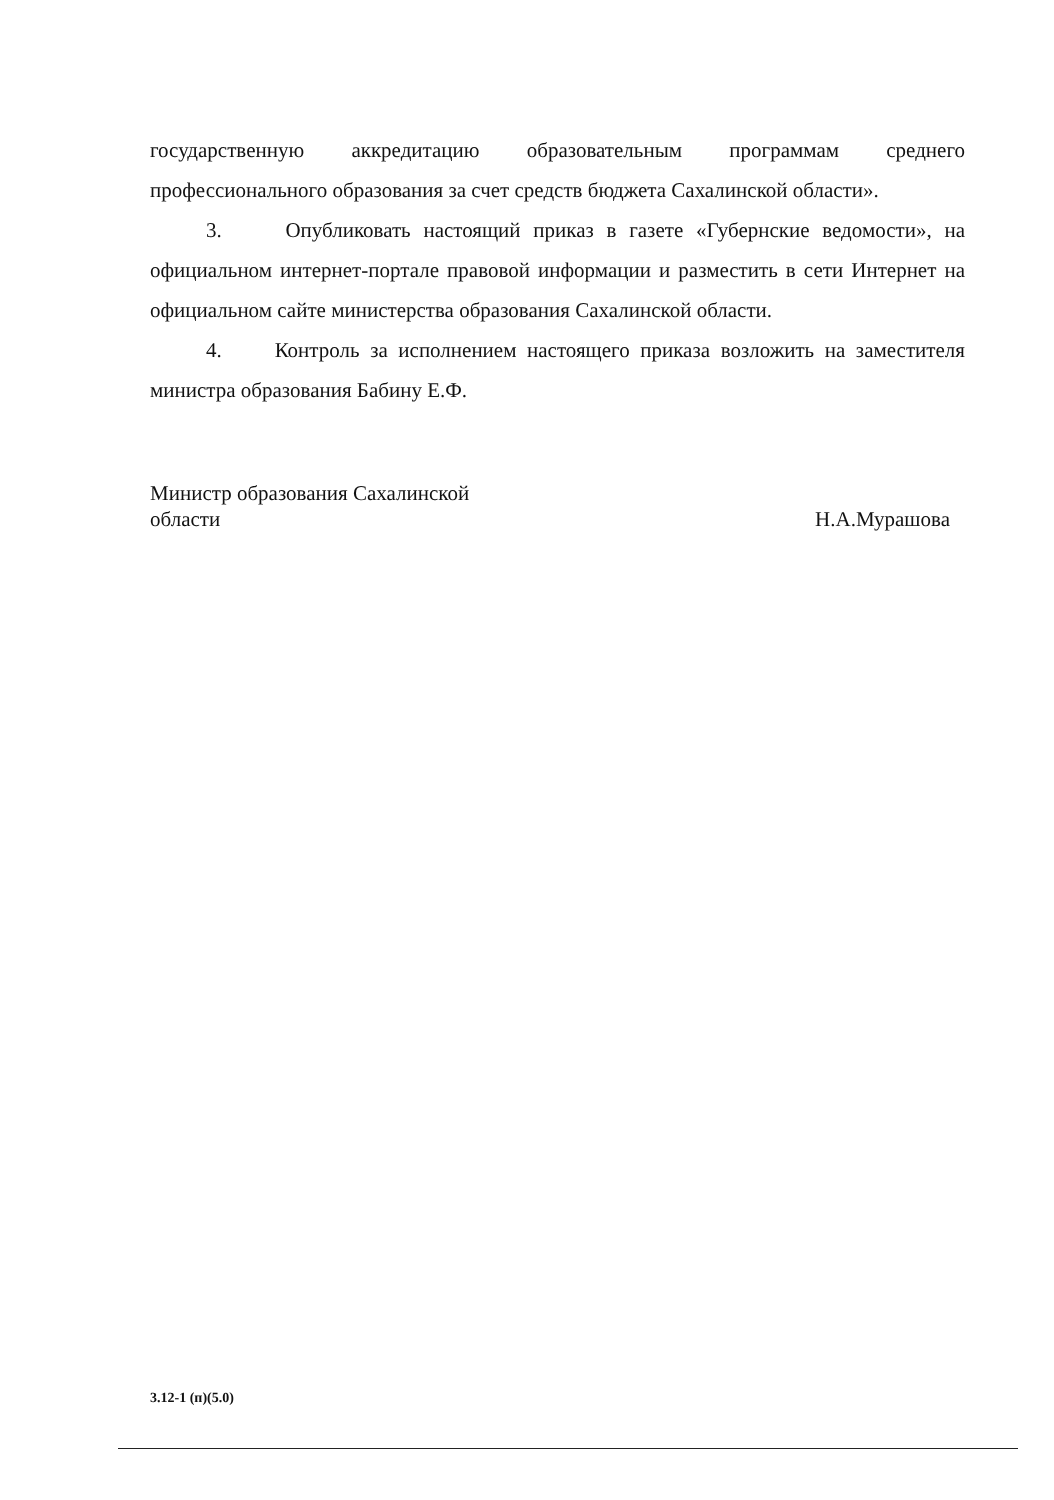государственную аккредитацию образовательным программам среднего профессионального образования за счет средств бюджета Сахалинской области».
3. Опубликовать настоящий приказ в газете «Губернские ведомости», на официальном интернет-портале правовой информации и разместить в сети Интернет на официальном сайте министерства образования Сахалинской области.
4. Контроль за исполнением настоящего приказа возложить на заместителя министра образования Бабину Е.Ф.
Министр образования Сахалинской
области
Н.А.Мурашова
3.12-1 (п)(5.0)